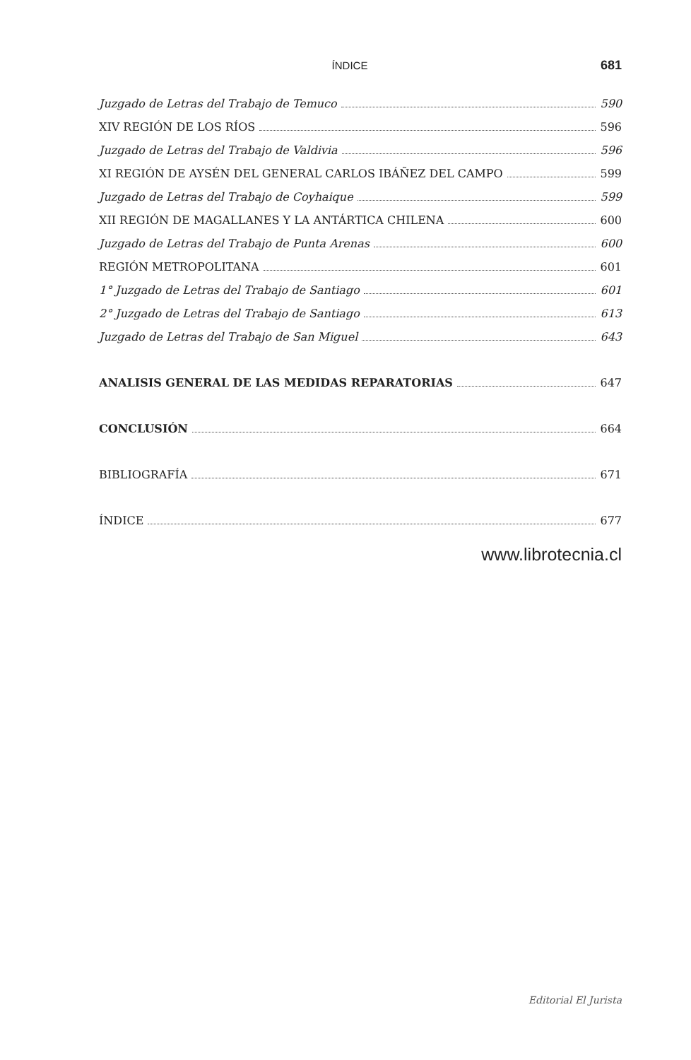ÍNDICE 681
Juzgado de Letras del Trabajo de Temuco 590
XIV REGIÓN DE LOS RÍOS 596
Juzgado de Letras del Trabajo de Valdivia 596
XI REGIÓN DE AYSÉN DEL GENERAL CARLOS IBÁÑEZ DEL CAMPO 599
Juzgado de Letras del Trabajo de Coyhaique 599
XII REGIÓN DE MAGALLANES Y LA ANTÁRTICA CHILENA 600
Juzgado de Letras del Trabajo de Punta Arenas 600
REGIÓN METROPOLITANA 601
1° Juzgado de Letras del Trabajo de Santiago 601
2° Juzgado de Letras del Trabajo de Santiago 613
Juzgado de Letras del Trabajo de San Miguel 643
ANALISIS GENERAL DE LAS MEDIDAS REPARATORIAS 647
CONCLUSIÓN 664
BIBLIOGRAFÍA 671
ÍNDICE 677
www.librotecnia.cl
Editorial El Jurista